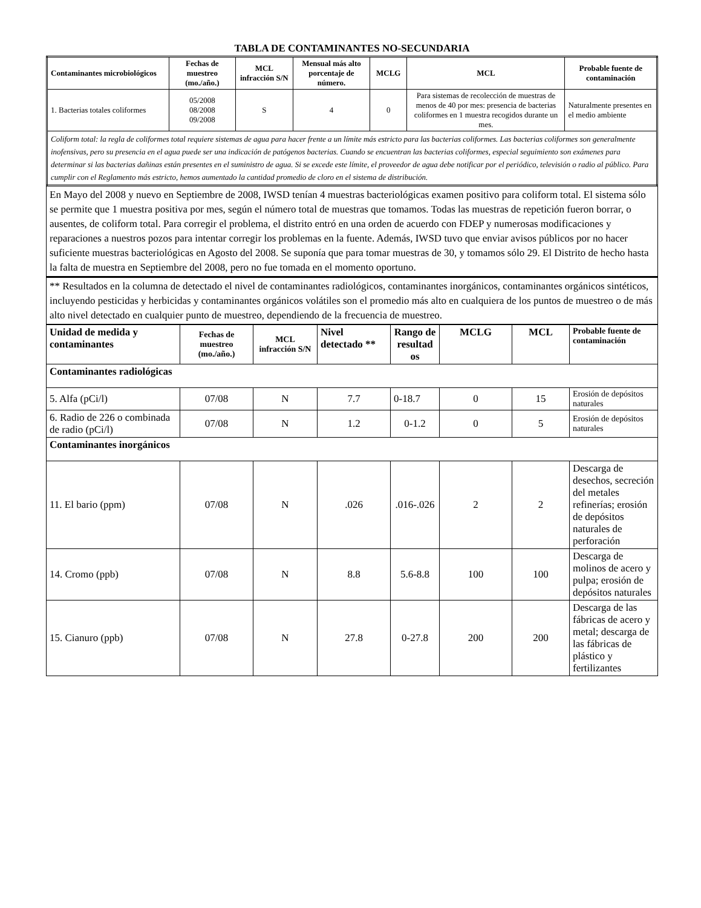TABLA DE CONTAMINANTES NO-SECUNDARIA
| Contaminantes microbiológicos | Fechas de muestreo (mo./año.) | MCL infracción S/N | Mensual más alto porcentaje de número. | MCLG | MCL | Probable fuente de contaminación |
| --- | --- | --- | --- | --- | --- | --- |
| 1. Bacterias totales coliformes | 05/2008 08/2008 09/2008 | S | 4 | 0 | Para sistemas de recolección de muestras de menos de 40 por mes: presencia de bacterias coliformes en 1 muestra recogidos durante un mes. | Naturalmente presentes en el medio ambiente |
| Coliform total: la regla de coliformes total requiere sistemas de agua para hacer frente a un límite más estricto para las bacterias coliformes. Las bacterias coliformes son generalmente inofensivas, pero su presencia en el agua puede ser una indicación de patógenos bacterias. Cuando se encuentran las bacterias coliformes, especial seguimiento son exámenes para determinar si las bacterias dañinas están presentes en el suministro de agua. Si se excede este límite, el proveedor de agua debe notificar por el periódico, televisión o radio al público. Para cumplir con el Reglamento más estricto, hemos aumentado la cantidad promedio de cloro en el sistema de distribución. | | | | | | |
En Mayo del 2008 y nuevo en Septiembre de 2008, IWSD tenían 4 muestras bacteriológicas examen positivo para coliform total. El sistema sólo se permite que 1 muestra positiva por mes, según el número total de muestras que tomamos. Todas las muestras de repetición fueron borrar, o ausentes, de coliform total. Para corregir el problema, el distrito entró en una orden de acuerdo con FDEP y numerosas modificaciones y reparaciones a nuestros pozos para intentar corregir los problemas en la fuente. Además, IWSD tuvo que enviar avisos públicos por no hacer suficiente muestras bacteriológicas en Agosto del 2008. Se suponía que para tomar muestras de 30, y tomamos sólo 29. El Distrito de hecho hasta la falta de muestra en Septiembre del 2008, pero no fue tomada en el momento oportuno.
** Resultados en la columna de detectado el nivel de contaminantes radiológicos, contaminantes inorgánicos, contaminantes orgánicos sintéticos, incluyendo pesticidas y herbicidas y contaminantes orgánicos volátiles son el promedio más alto en cualquiera de los puntos de muestreo o de más alto nivel detectado en cualquier punto de muestreo, dependiendo de la frecuencia de muestreo.
| Unidad de medida y contaminantes | Fechas de muestreo (mo./año.) | MCL infracción S/N | Nivel detectado ** | Rango de resultad os | MCLG | MCL | Probable fuente de contaminación |
| --- | --- | --- | --- | --- | --- | --- | --- |
| Contaminantes radiológicas | | | | | | | |
| 5. Alfa (pCi/l) | 07/08 | N | 7.7 | 0-18.7 | 0 | 15 | Erosión de depósitos naturales |
| 6. Radio de 226 o combinada de radio (pCi/l) | 07/08 | N | 1.2 | 0-1.2 | 0 | 5 | Erosión de depósitos naturales |
| Contaminantes inorgánicos | | | | | | | |
| 11. El bario (ppm) | 07/08 | N | .026 | .016-.026 | 2 | 2 | Descarga de desechos, secreción del metales refinerías; erosión de depósitos naturales de perforación |
| 14. Cromo (ppb) | 07/08 | N | 8.8 | 5.6-8.8 | 100 | 100 | Descarga de molinos de acero y pulpa; erosión de depósitos naturales |
| 15. Cianuro (ppb) | 07/08 | N | 27.8 | 0-27.8 | 200 | 200 | Descarga de las fábricas de acero y metal; descarga de las fábricas de plástico y fertilizantes |